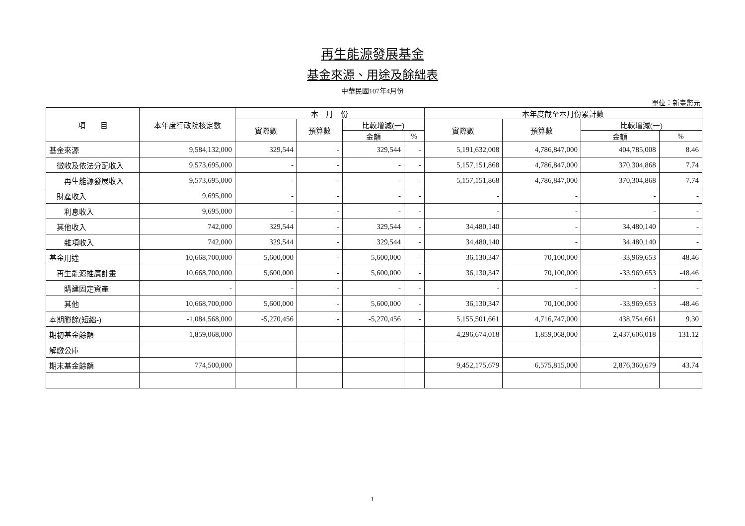再生能源發展基金
基金來源、用途及餘絀表
中華民國107年4月份
單位：新臺幣元
| 項 目 | 本年度行政院核定數 | 本 月 份 | | | | 本年度截至本月份累計數 | | | |
| --- | --- | --- | --- | --- | --- | --- | --- | --- | --- |
| | | 實際數 | 預算數 | 比較增減(一) | | 實際數 | 預算數 | 比較增減(一) | |
| | | | | 金額 | % | | | 金額 | % |
| 基金來源 | 9,584,132,000 | 329,544 | - | 329,544 | - | 5,191,632,008 | 4,786,847,000 | 404,785,008 | 8.46 |
| 徵收及依法分配收入 | 9,573,695,000 | - | - | - | - | 5,157,151,868 | 4,786,847,000 | 370,304,868 | 7.74 |
| 再生能源發展收入 | 9,573,695,000 | - | - | - | - | 5,157,151,868 | 4,786,847,000 | 370,304,868 | 7.74 |
| 財產收入 | 9,695,000 | - | - | - | - | - | - | - | - |
| 利息收入 | 9,695,000 | - | - | - | - | - | - | - | - |
| 其他收入 | 742,000 | 329,544 | - | 329,544 | - | 34,480,140 | - | 34,480,140 | - |
| 雜項收入 | 742,000 | 329,544 | - | 329,544 | - | 34,480,140 | - | 34,480,140 | - |
| 基金用途 | 10,668,700,000 | 5,600,000 | - | 5,600,000 | - | 36,130,347 | 70,100,000 | -33,969,653 | -48.46 |
| 再生能源推廣計畫 | 10,668,700,000 | 5,600,000 | - | 5,600,000 | - | 36,130,347 | 70,100,000 | -33,969,653 | -48.46 |
| 購建固定資產 | - | - | - | - | - | - | - | - | - |
| 其他 | 10,668,700,000 | 5,600,000 | - | 5,600,000 | - | 36,130,347 | 70,100,000 | -33,969,653 | -48.46 |
| 本期賸餘(短絀-) | -1,084,568,000 | -5,270,456 | - | -5,270,456 | - | 5,155,501,661 | 4,716,747,000 | 438,754,661 | 9.30 |
| 期初基金餘額 | 1,859,068,000 | | | | | 4,296,674,018 | 1,859,068,000 | 2,437,606,018 | 131.12 |
| 解繳公庫 | | | | | | | | | |
| 期末基金餘額 | 774,500,000 | | | | | 9,452,175,679 | 6,575,815,000 | 2,876,360,679 | 43.74 |
1